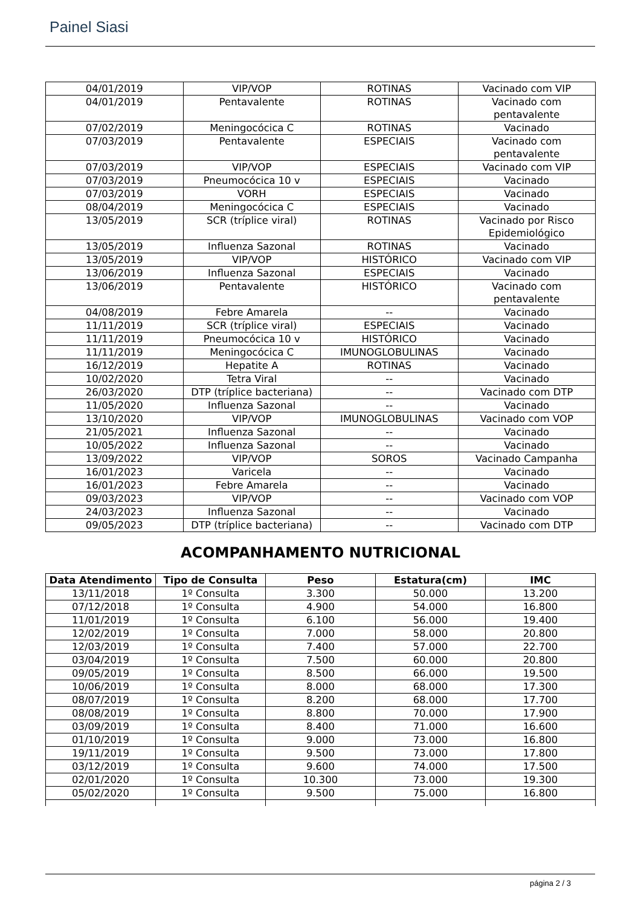Painel Siasi
| 04/01/2019 | VIP/VOP | ROTINAS | Vacinado com VIP |
| 04/01/2019 | Pentavalente | ROTINAS | Vacinado com pentavalente |
| 07/02/2019 | Meningocócica C | ROTINAS | Vacinado |
| 07/03/2019 | Pentavalente | ESPECIAIS | Vacinado com pentavalente |
| 07/03/2019 | VIP/VOP | ESPECIAIS | Vacinado com VIP |
| 07/03/2019 | Pneumocócica 10 v | ESPECIAIS | Vacinado |
| 07/03/2019 | VORH | ESPECIAIS | Vacinado |
| 08/04/2019 | Meningocócica C | ESPECIAIS | Vacinado |
| 13/05/2019 | SCR (tríplice viral) | ROTINAS | Vacinado por Risco Epidemiológico |
| 13/05/2019 | Influenza Sazonal | ROTINAS | Vacinado |
| 13/05/2019 | VIP/VOP | HISTÓRICO | Vacinado com VIP |
| 13/06/2019 | Influenza Sazonal | ESPECIAIS | Vacinado |
| 13/06/2019 | Pentavalente | HISTÓRICO | Vacinado com pentavalente |
| 04/08/2019 | Febre Amarela | -- | Vacinado |
| 11/11/2019 | SCR (tríplice viral) | ESPECIAIS | Vacinado |
| 11/11/2019 | Pneumocócica 10 v | HISTÓRICO | Vacinado |
| 11/11/2019 | Meningocócica C | IMUNOGLOBULINAS | Vacinado |
| 16/12/2019 | Hepatite A | ROTINAS | Vacinado |
| 10/02/2020 | Tetra Viral | -- | Vacinado |
| 26/03/2020 | DTP (tríplice bacteriana) | -- | Vacinado com DTP |
| 11/05/2020 | Influenza Sazonal | -- | Vacinado |
| 13/10/2020 | VIP/VOP | IMUNOGLOBULINAS | Vacinado com VOP |
| 21/05/2021 | Influenza Sazonal | -- | Vacinado |
| 10/05/2022 | Influenza Sazonal | -- | Vacinado |
| 13/09/2022 | VIP/VOP | SOROS | Vacinado Campanha |
| 16/01/2023 | Varicela | -- | Vacinado |
| 16/01/2023 | Febre Amarela | -- | Vacinado |
| 09/03/2023 | VIP/VOP | -- | Vacinado com VOP |
| 24/03/2023 | Influenza Sazonal | -- | Vacinado |
| 09/05/2023 | DTP (tríplice bacteriana) | -- | Vacinado com DTP |
ACOMPANHAMENTO NUTRICIONAL
| Data Atendimento | Tipo de Consulta | Peso | Estatura(cm) | IMC |
| --- | --- | --- | --- | --- |
| 13/11/2018 | 1º Consulta | 3.300 | 50.000 | 13.200 |
| 07/12/2018 | 1º Consulta | 4.900 | 54.000 | 16.800 |
| 11/01/2019 | 1º Consulta | 6.100 | 56.000 | 19.400 |
| 12/02/2019 | 1º Consulta | 7.000 | 58.000 | 20.800 |
| 12/03/2019 | 1º Consulta | 7.400 | 57.000 | 22.700 |
| 03/04/2019 | 1º Consulta | 7.500 | 60.000 | 20.800 |
| 09/05/2019 | 1º Consulta | 8.500 | 66.000 | 19.500 |
| 10/06/2019 | 1º Consulta | 8.000 | 68.000 | 17.300 |
| 08/07/2019 | 1º Consulta | 8.200 | 68.000 | 17.700 |
| 08/08/2019 | 1º Consulta | 8.800 | 70.000 | 17.900 |
| 03/09/2019 | 1º Consulta | 8.400 | 71.000 | 16.600 |
| 01/10/2019 | 1º Consulta | 9.000 | 73.000 | 16.800 |
| 19/11/2019 | 1º Consulta | 9.500 | 73.000 | 17.800 |
| 03/12/2019 | 1º Consulta | 9.600 | 74.000 | 17.500 |
| 02/01/2020 | 1º Consulta | 10.300 | 73.000 | 19.300 |
| 05/02/2020 | 1º Consulta | 9.500 | 75.000 | 16.800 |
página 2 / 3